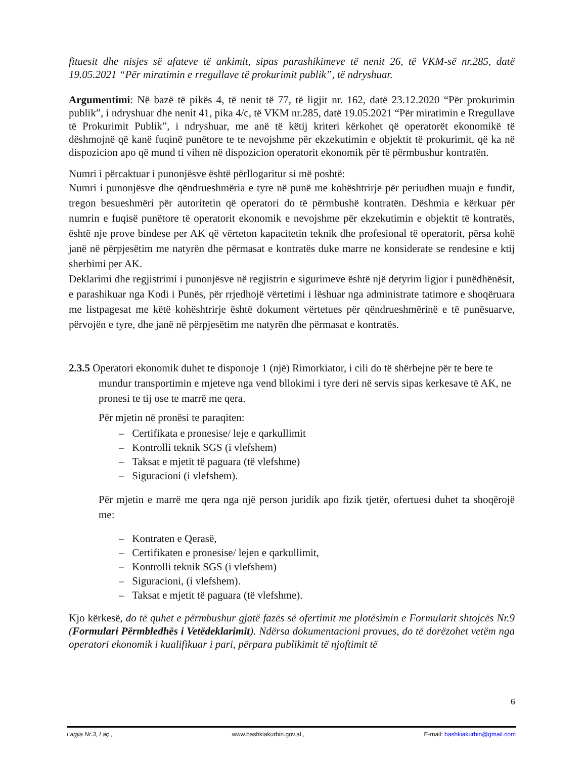fituesit dhe nisjes së afateve të ankimit, sipas parashikimeve të nenit 26, të VKM-së nr.285, datë 19.05.2021 “Për miratimin e rregullave të prokurimit publik”, të ndryshuar.
Argumentimi: Në bazë të pikës 4, të nenit të 77, të ligjit nr. 162, datë 23.12.2020 “Për prokurimin publik”, i ndryshuar dhe nenit 41, pika 4/c, të VKM nr.285, datë 19.05.2021 “Për miratimin e Rregullave të Prokurimit Publik”, i ndryshuar, me anë të këtij kriteri kërkohet që operatorët ekonomikë të dëshmojnë që kanë fuqinë punëtore te te nevojshme për ekzekutimin e objektit të prokurimit, që ka në dispozicion apo që mund ti vihen në dispozicion operatorit ekonomik për të përmbushur kontratën.
Numri i përcaktuar i punonjësve është përllogaritur si më poshtë:
Numri i punonjësve dhe qëndrueshmëria e tyre në punë me kohështrirje për periudhen muajn e fundit, tregon besueshmëri për autoritetin që operatori do të përmbushë kontratën. Dëshmia e kërkuar për numrin e fuqisë punëtore të operatorit ekonomik e nevojshme për ekzekutimin e objektit të kontratës, është nje prove bindese per AK që vërteton kapacitetin teknik dhe profesional të operatorit, përsa kohë janë në përpjesëtim me natyrën dhe përmasat e kontratës duke marre ne konsiderate se rendesine e ktij sherbimi per AK.
Deklarimi dhe regjistrimi i punonjësve në regjistrin e sigurimeve është një detyrim ligjor i punëdhënësit, e parashikuar nga Kodi i Punës, për rrjedhojë vërtetimi i lëshuar nga administrate tatimore e shoqëruara me listpagesat me këtë kohështrirje është dokument vërtetues për qëndrueshmërinë e të punësuarve, përvojën e tyre, dhe janë në përpjesëtim me natyrën dhe përmasat e kontratës.
2.3.5 Operatori ekonomik duhet te disponoje 1 (një) Rimorkiator, i cili do të shërbejne për te bere te mundur transportimin e mjeteve nga vend bllokimi i tyre deri në servis sipas kerkesave të AK, ne pronesi te tij ose te marrë me qera.
Për mjetin në pronësi te paraqiten:
– Certifikata e pronesise/ leje e qarkullimit
– Kontrolli teknik SGS (i vlefshem)
– Taksat e mjetit të paguara (të vlefshme)
– Siguracioni (i vlefshem).
Për mjetin e marrë me qera nga një person juridik apo fizik tjetër, ofertuesi duhet ta shoqërojë me:
– Kontraten e Qerasë,
– Certifikaten e pronesise/ lejen e qarkullimit,
– Kontrolli teknik SGS (i vlefshem)
– Siguracioni, (i vlefshem).
– Taksat e mjetit të paguara (të vlefshme).
Kjo kërkesë, do të quhet e përmbushur gjatë fazës së ofertimit me plotësimin e Formularit shtojcës Nr.9 (Formulari Përmbledhës i Vetëdeklarimit). Ndërsa dokumentacioni provues, do të dorëzohet vetëm nga operatori ekonomik i kualifikuar i pari, përpara publikimit të njoftimit të
6
Lagjia Nr.3, Laç , www.bashkiakurbin.gov.al , E-mail: bashkiakurbin@gmail.com